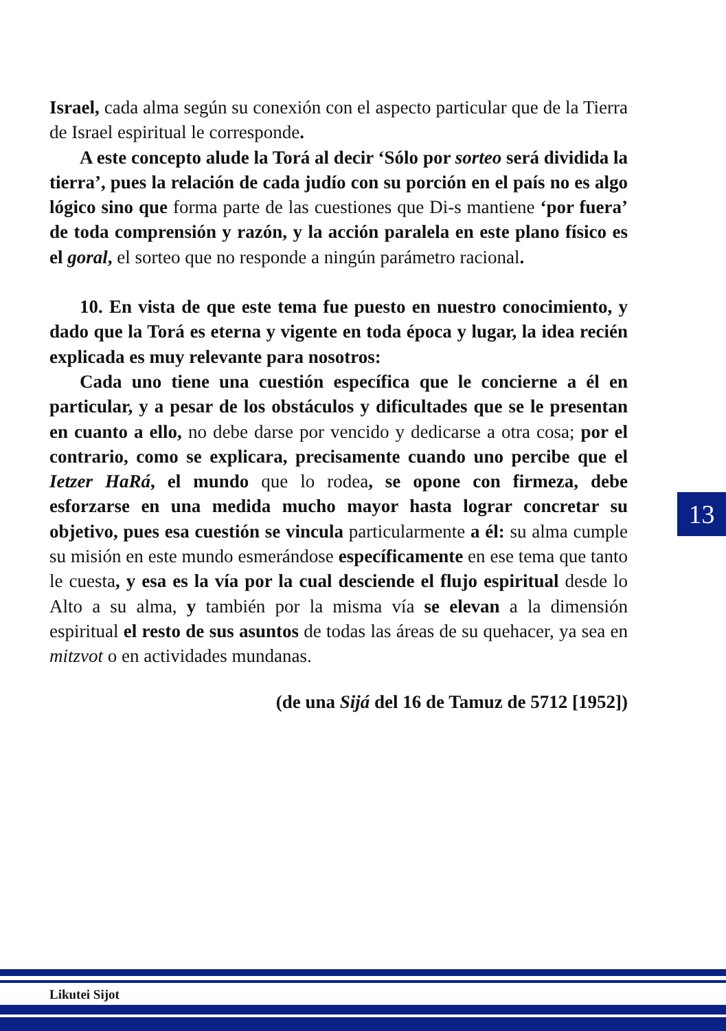Israel, cada alma según su conexión con el aspecto particular que de la Tierra de Israel espiritual le corresponde.
A este concepto alude la Torá al decir ‘Sólo por sorteo será dividida la tierra’, pues la relación de cada judío con su porción en el país no es algo lógico sino que forma parte de las cuestiones que Di-s mantiene ‘por fuera’ de toda comprensión y razón, y la acción paralela en este plano físico es el goral, el sorteo que no responde a ningún parámetro racional.
10. En vista de que este tema fue puesto en nuestro conocimiento, y dado que la Torá es eterna y vigente en toda época y lugar, la idea recién explicada es muy relevante para nosotros:
Cada uno tiene una cuestión específica que le concierne a él en particular, y a pesar de los obstáculos y dificultades que se le presentan en cuanto a ello, no debe darse por vencido y dedicarse a otra cosa; por el contrario, como se explicara, precisamente cuando uno percibe que el Ietzer HaRá, el mundo que lo rodea, se opone con firmeza, debe esforzarse en una medida mucho mayor hasta lograr concretar su objetivo, pues esa cuestión se vincula particularmente a él: su alma cumple su misión en este mundo esmerándose específicamente en ese tema que tanto le cuesta, y esa es la vía por la cual desciende el flujo espiritual desde lo Alto a su alma, y también por la misma vía se elevan a la dimensión espiritual el resto de sus asuntos de todas las áreas de su quehacer, ya sea en mitzvot o en actividades mundanas.
(de una Sijá del 16 de Tamuz de 5712 [1952])
13
Likutei Sijot